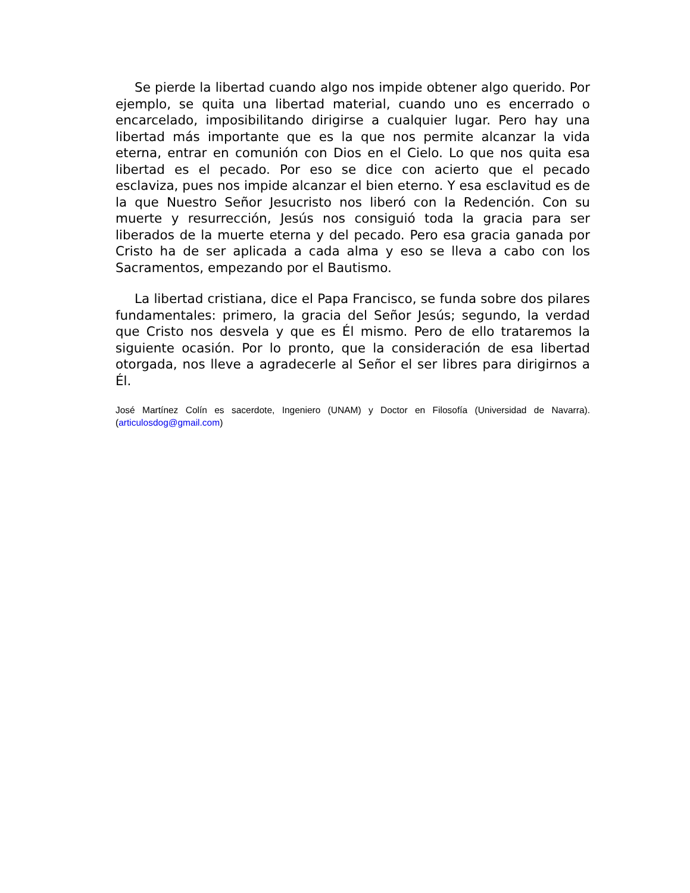Se pierde la libertad cuando algo nos impide obtener algo querido. Por ejemplo, se quita una libertad material, cuando uno es encerrado o encarcelado, imposibilitando dirigirse a cualquier lugar. Pero hay una libertad más importante que es la que nos permite alcanzar la vida eterna, entrar en comunión con Dios en el Cielo. Lo que nos quita esa libertad es el pecado. Por eso se dice con acierto que el pecado esclaviza, pues nos impide alcanzar el bien eterno. Y esa esclavitud es de la que Nuestro Señor Jesucristo nos liberó con la Redención. Con su muerte y resurrección, Jesús nos consiguió toda la gracia para ser liberados de la muerte eterna y del pecado. Pero esa gracia ganada por Cristo ha de ser aplicada a cada alma y eso se lleva a cabo con los Sacramentos, empezando por el Bautismo.
La libertad cristiana, dice el Papa Francisco, se funda sobre dos pilares fundamentales: primero, la gracia del Señor Jesús; segundo, la verdad que Cristo nos desvela y que es Él mismo. Pero de ello trataremos la siguiente ocasión. Por lo pronto, que la consideración de esa libertad otorgada, nos lleve a agradecerle al Señor el ser libres para dirigirnos a Él.
José Martínez Colín es sacerdote, Ingeniero (UNAM) y Doctor en Filosofía (Universidad de Navarra). (articulosdog@gmail.com)